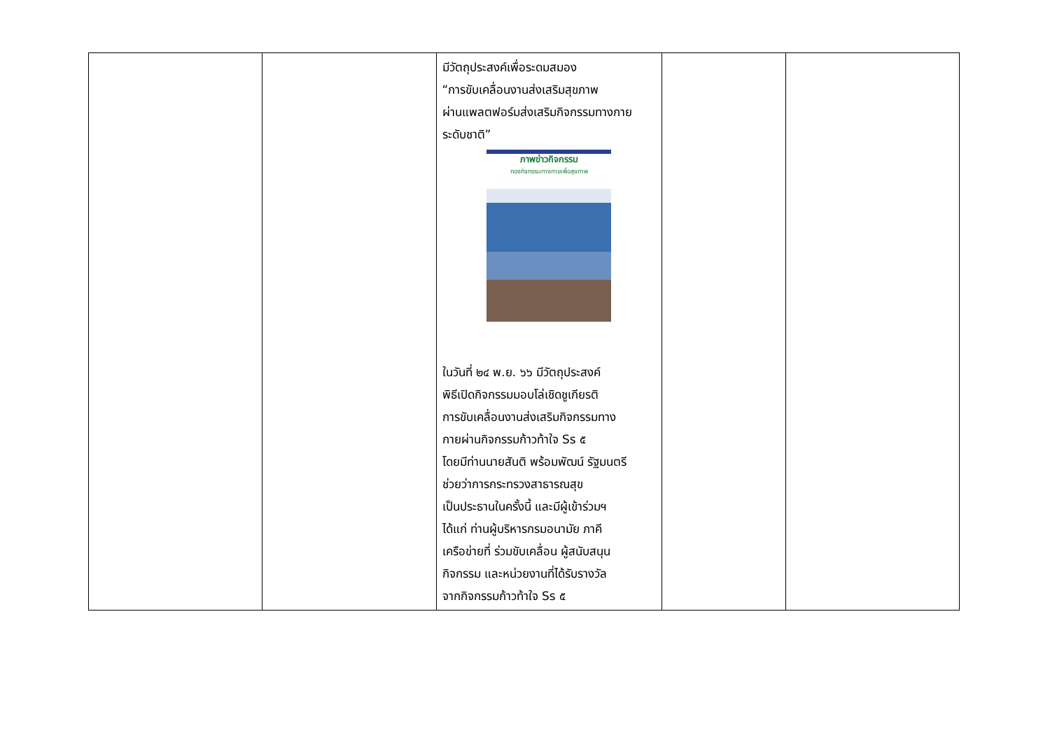| | | มีวัตถุประสงค์เพื่อระดมสมอง “การขับเคลื่อนงานส่งเสริมสุขภาพ ผ่านแพลตฟอร์มส่งเสริมกิจกรรมทางกาย ระดับชาติ” ภาพข่าวกิจกรรม กองกิจกรรมทางกายเพื่อสุขภาพ ในวันที่ ๒๔ พ.ย. ๖๖ มีวัตถุประสงค์ พิธีเปิดกิจกรรมมอบโล่เชิดชูเกียรติ การขับเคลื่อนงานส่งเสริมกิจกรรมทาง กายผ่านกิจกรรมก้าวท้าใจ Ss ๕ โดยมีท่านนายสันติ พร้อมพัฒน์ รัฐมนตรี ช่วยว่าการกระทรวงสาธารณสุข เป็นประธานในครั้งนี้ และมีผู้เข้าร่วมฯ ได้แก่ ท่านผู้บริหารกรมอนามัย ภาคี เครือข่ายที่ ร่วมขับเคลื่อน ผู้สนับสนุน กิจกรรม และหน่วยงานที่ได้รับรางวัล จากกิจกรรมก้าวท้าใจ Ss ๕ | | |